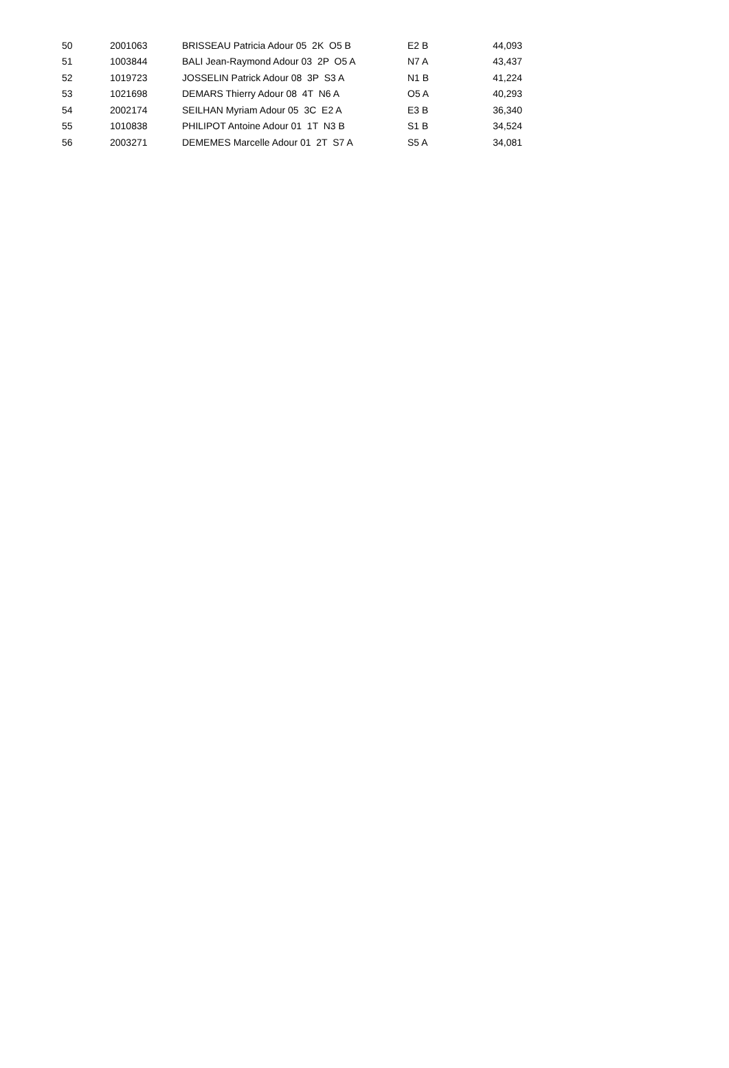| 50 | 2001063 | BRISSEAU Patricia Adour 05 2K O5 B | E2 B | 44,093 |
| 51 | 1003844 | BALI Jean-Raymond Adour 03 2P O5 A | N7 A | 43,437 |
| 52 | 1019723 | JOSSELIN Patrick Adour 08 3P S3 A | N1 B | 41,224 |
| 53 | 1021698 | DEMARS Thierry Adour 08 4T N6 A | O5 A | 40,293 |
| 54 | 2002174 | SEILHAN Myriam Adour 05 3C E2 A | E3 B | 36,340 |
| 55 | 1010838 | PHILIPOT Antoine Adour 01 1T N3 B | S1 B | 34,524 |
| 56 | 2003271 | DEMEMES Marcelle Adour 01 2T S7 A | S5 A | 34,081 |